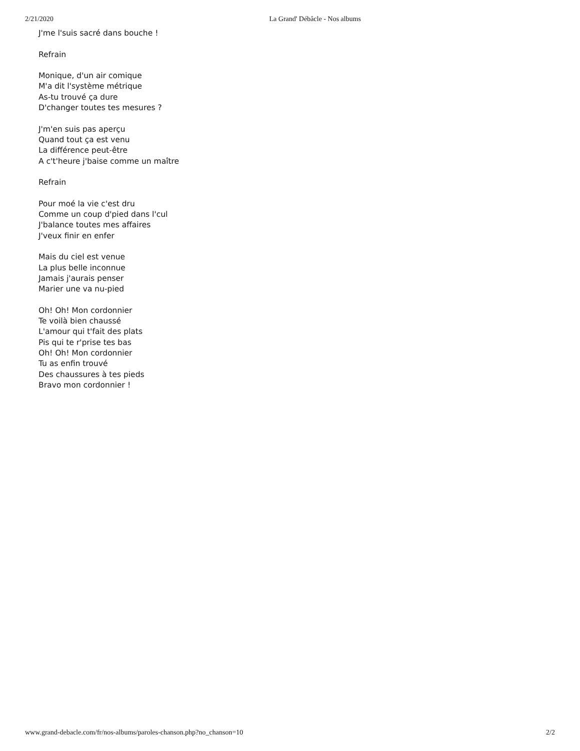2/21/2020 La Grand' Débâcle - Nos albums
J'me l'suis sacré dans bouche !
Refrain
Monique, d'un air comique
M'a dit l'système métrique
As-tu trouvé ça dure
D'changer toutes tes mesures ?
J'm'en suis pas aperçu
Quand tout ça est venu
La différence peut-être
A c't'heure j'baise comme un maître
Refrain
Pour moé la vie c'est dru
Comme un coup d'pied dans l'cul
J'balance toutes mes affaires
J'veux finir en enfer
Mais du ciel est venue
La plus belle inconnue
Jamais j'aurais penser
Marier une va nu-pied
Oh! Oh! Mon cordonnier
Te voilà bien chaussé
L'amour qui t'fait des plats
Pis qui te r'prise tes bas
Oh! Oh! Mon cordonnier
Tu as enfin trouvé
Des chaussures à tes pieds
Bravo mon cordonnier !
www.grand-debacle.com/fr/nos-albums/paroles-chanson.php?no_chanson=10 2/2